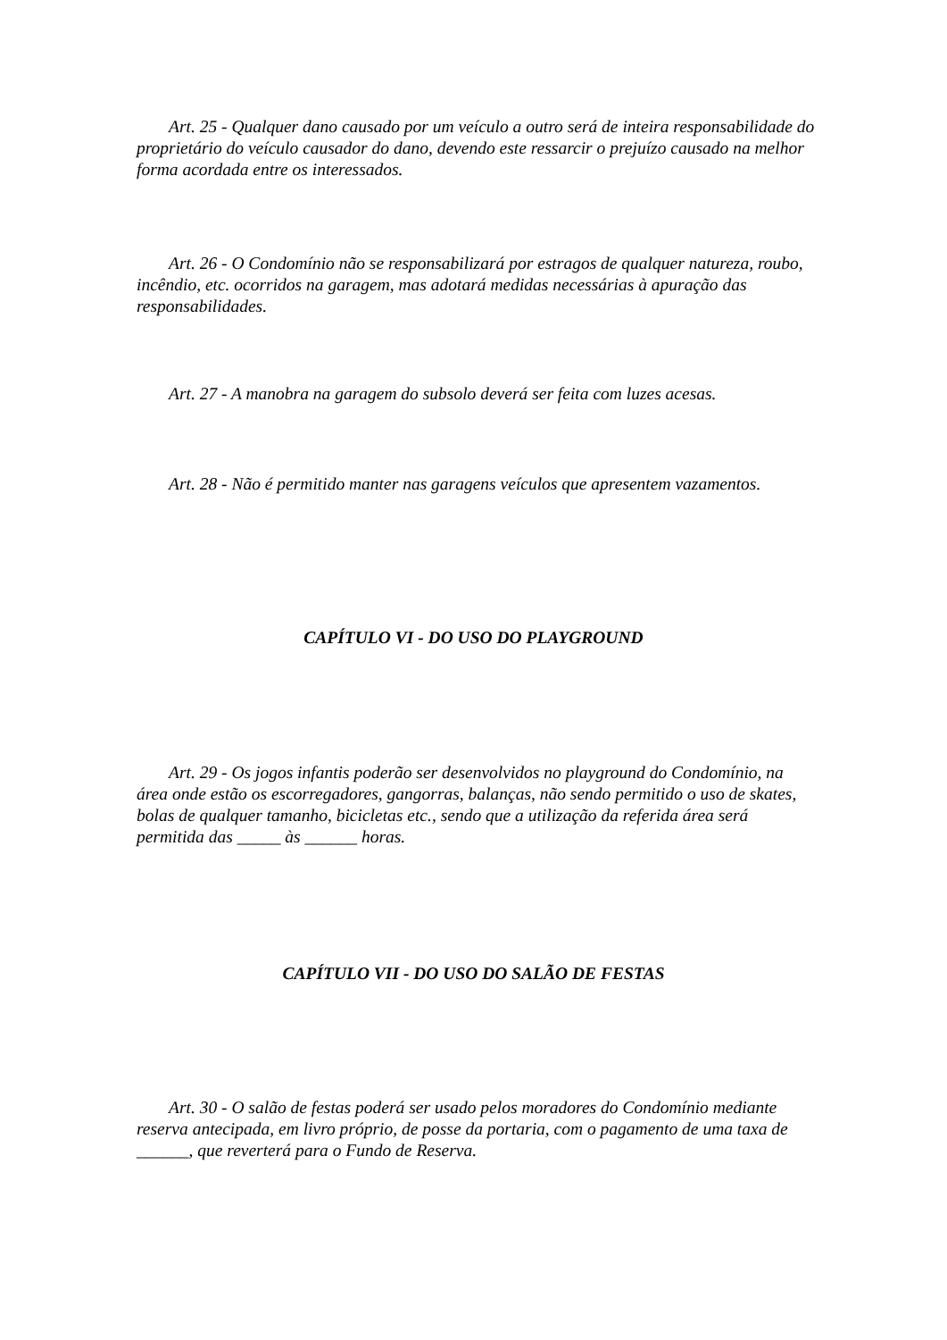Art. 25 - Qualquer dano causado por um veículo a outro será de inteira responsabilidade do proprietário do veículo causador do dano, devendo este ressarcir o prejuízo causado na melhor forma acordada entre os interessados.
Art. 26 - O Condomínio não se responsabilizará por estragos de qualquer natureza, roubo, incêndio, etc. ocorridos na garagem, mas adotará medidas necessárias à apuração das responsabilidades.
Art. 27 - A manobra na garagem do subsolo deverá ser feita com luzes acesas.
Art. 28 - Não é permitido manter nas garagens veículos que apresentem vazamentos.
CAPÍTULO VI - DO USO DO PLAYGROUND
Art. 29 - Os jogos infantis poderão ser desenvolvidos no playground do Condomínio, na área onde estão os escorregadores, gangorras, balanças, não sendo permitido o uso de skates, bolas de qualquer tamanho, bicicletas etc., sendo que a utilização da referida área será permitida das _____ às ______ horas.
CAPÍTULO VII - DO USO DO SALÃO DE FESTAS
Art. 30 - O salão de festas poderá ser usado pelos moradores do Condomínio mediante reserva antecipada, em livro próprio, de posse da portaria, com o pagamento de uma taxa de ______, que reverterá para o Fundo de Reserva.